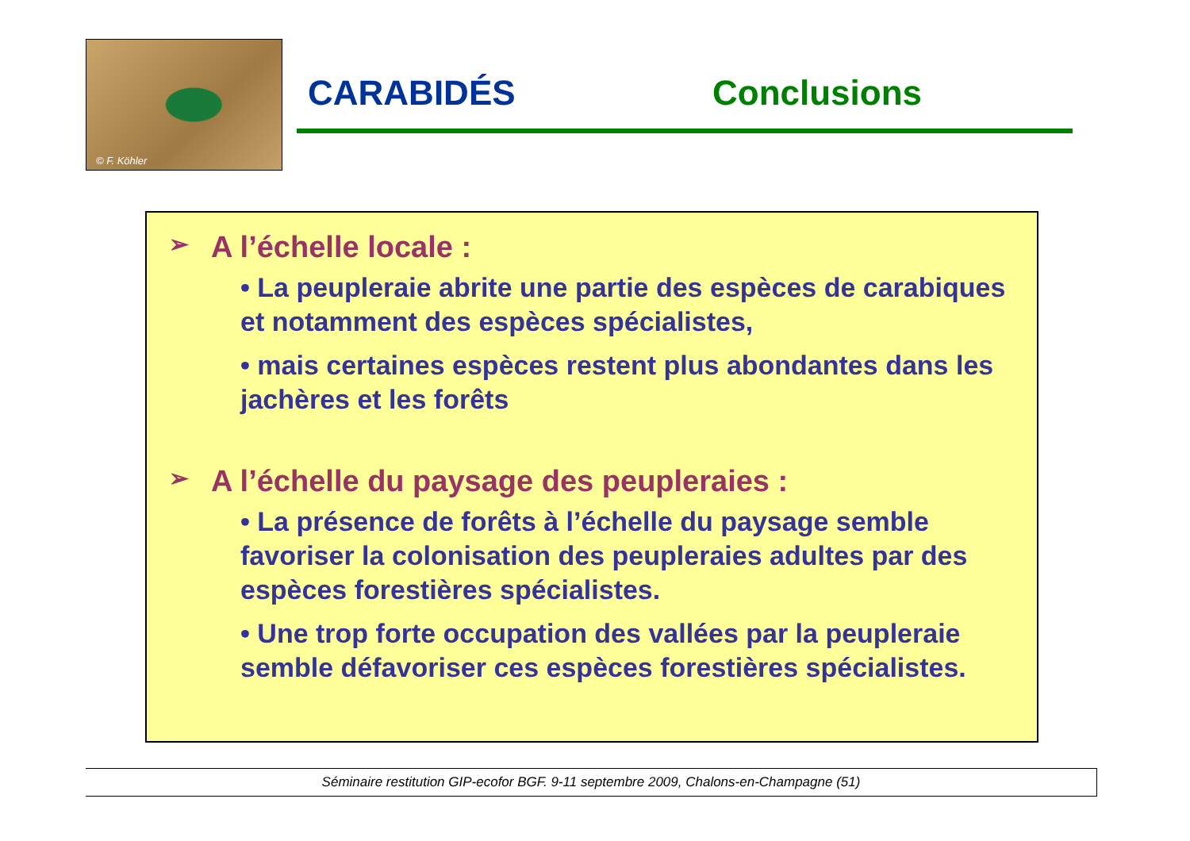© F. Köhler
CARABIDÉS Conclusions
➢ A l’échelle locale :
• La peupleraie abrite une partie des espèces de carabiques et notamment des espèces spécialistes,
• mais certaines espèces restent plus abondantes dans les jachères et les forêts
➢ A l’échelle du paysage des peupleraies :
• La présence de forêts à l’échelle du paysage semble favoriser la colonisation des peupleraies adultes par des espèces forestières spécialistes.
• Une trop forte occupation des vallées par la peupleraie semble défavoriser ces espèces forestières spécialistes.
Séminaire restitution GIP-ecofor BGF. 9-11 septembre 2009, Chalons-en-Champagne (51)